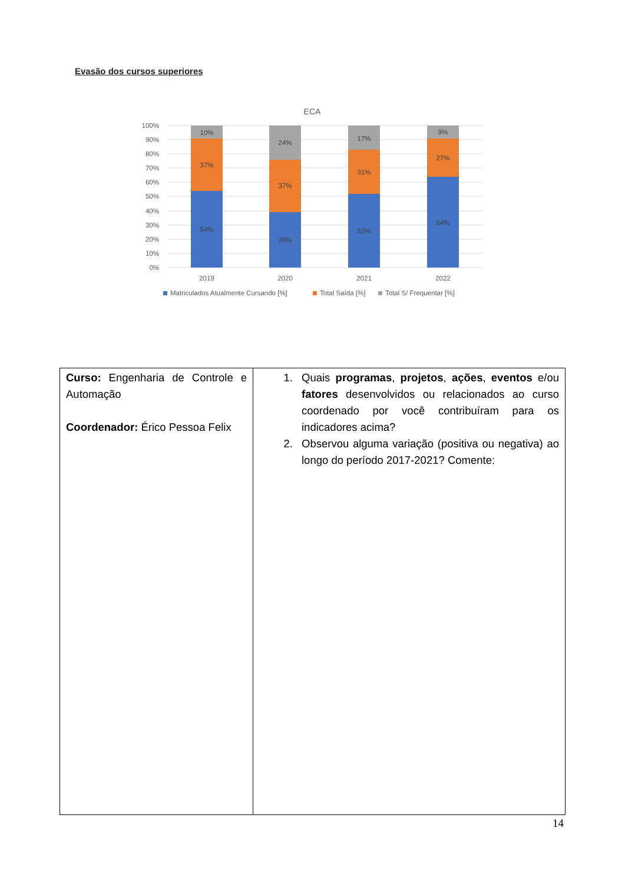Evasão dos cursos superiores
ECA
100%
90%
80%
70%
60%
50%
40%
30%
20%
10%
0%
10%
37%
54%
24%
37%
39%
17%
31%
52%
9%
27%
64%
2019
2020
2021
2022
Matriculados Atualmente Cursando [%]
Total Saída [%]
Total S/ Frequentar [%]
| Curso: Engenharia de Controle e Automação Coordenador: Érico Pessoa Felix | 1. Quais programas , projetos , ações , eventos e/ou fatores desenvolvidos ou relacionados ao curso coordenado por você contribuíram para os indicadores acima? 2. Observou alguma variação (positiva ou negativa) ao longo do período 2017-2021? Comente: |
14